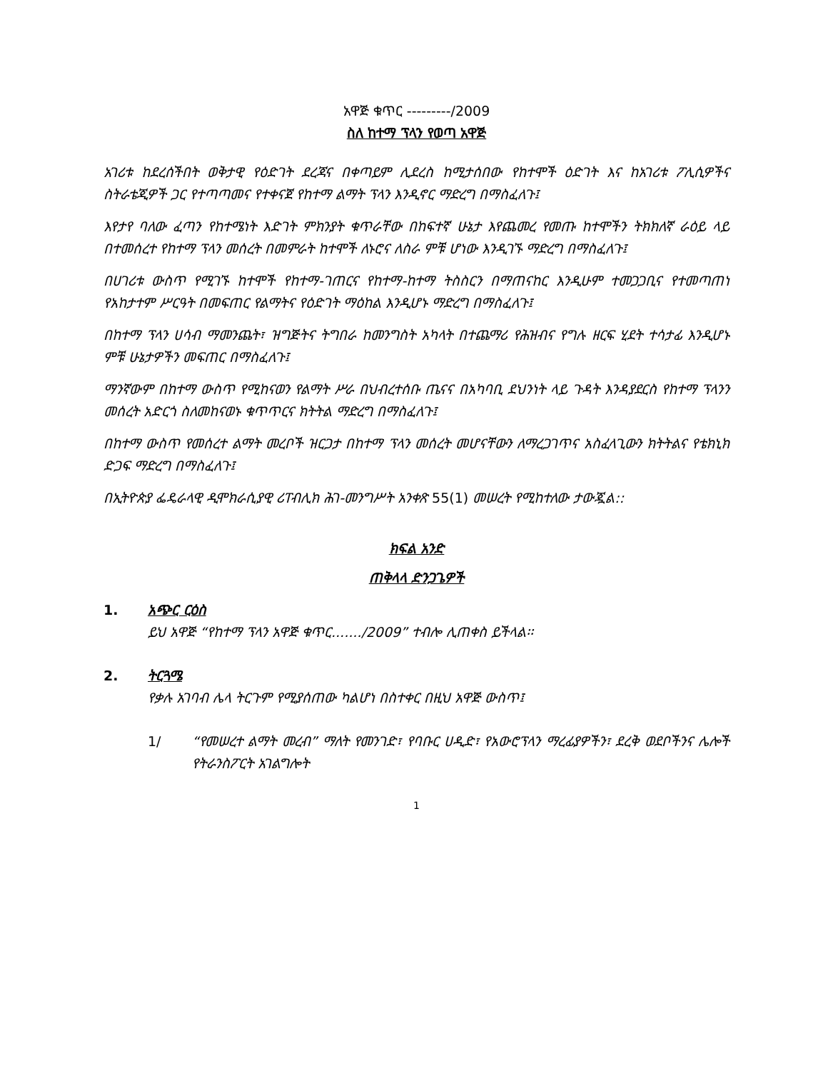አዋጅ ቁጥር ---------/2009
ስለ ከተማ ፕላን የወጣ አዋጅ
አገሪቱ ከደረሰችበት ወቅታዊ የዕድገት ደረጃና በቀጣይም ሊደረስ ከሚታሰበው የከተሞች ዕድገት እና ከአገሪቱ ፖሊሲዎችና ስትራቴጂዎች ጋር የተጣጣመና የተቀናጀ የከተማ ልማት ፕላን እንዲኖር ማድረግ በማስፈለጉ፤
እየታየ ባለው ፈጣን የከተሜነት እድገት ምክንያት ቁጥራቸው በከፍተኛ ሁኔታ እየጨመረ የመጡ ከተሞችን ትክክለኛ ራዕይ ላይ በተመሰረተ የከተማ ፕላን መሰረት በመምራት ከተሞች ለኑሮና ለስራ ምቹ ሆነው እንዲገኙ ማድረግ በማስፈለጉ፤
በሀገሪቱ ውስጥ የሚገኙ ከተሞች የከተማ-ገጠርና የከተማ-ከተማ ትስስርን በማጠናከር እንዲሁም ተመጋጋቢና የተመጣጠነ የአከታተም ሥርዓት በመፍጠር የልማትና የዕድገት ማዕከል እንዲሆኑ ማድረግ በማስፈለጉ፤
በከተማ ፕላን ሀሳብ ማመንጨት፣ ዝግጅትና ትግበራ ከመንግስት አካላት በተጨማሪ የሕዝብና የግሉ ዘርፍ ሂደት ተሳታፊ እንዲሆኑ ምቹ ሁኔታዎችን መፍጠር በማስፈለጉ፤
ማንኛውም በከተማ ውስጥ የሚከናወን የልማት ሥራ በህብረተሰቡ ጤናና በአካባቢ ደህንነት ላይ ጉዳት እንዳያደርስ የከተማ ፕላንን መሰረት አድርጎ ስለመከናወኑ ቁጥጥርና ክትትል ማድረግ በማስፈለጉ፤
በከተማ ውስጥ የመሰረተ ልማት መረቦች ዝርጋታ በከተማ ፕላን መሰረት መሆናቸውን ለማረጋገጥና አስፈላጊውን ክትትልና የቴክኒክ ድጋፍ ማድረግ በማስፈለጉ፤
በኢትዮጵያ ፌዴራላዊ ዲሞክራሲያዊ ሪፐብሊክ ሕገ-መንግሥት አንቀጽ 55(1) መሠረት የሚከተለው ታውጇል::
ክፍል አንድ
ጠቅላላ ድንጋጌዎች
1. አጭር ርዕስ
ይህ አዋጅ “የከተማ ፕላን አዋጅ ቁጥር......./2009” ተብሎ ሊጠቀስ ይችላል፡፡
2. ትርጓሜ
የቃሉ አገባብ ሌላ ትርጉም የሚያሰጠው ካልሆነ በስተቀር በዚህ አዋጅ ውስጥ፤
1/ “የመሠረተ ልማት መረብ” ማለት የመንገድ፣ የባቡር ሀዲድ፣ የአውሮፕላን ማረፊያዎችን፣ ደረቅ ወደቦችንና ሌሎች የትራንስፖርት አገልግሎት
1